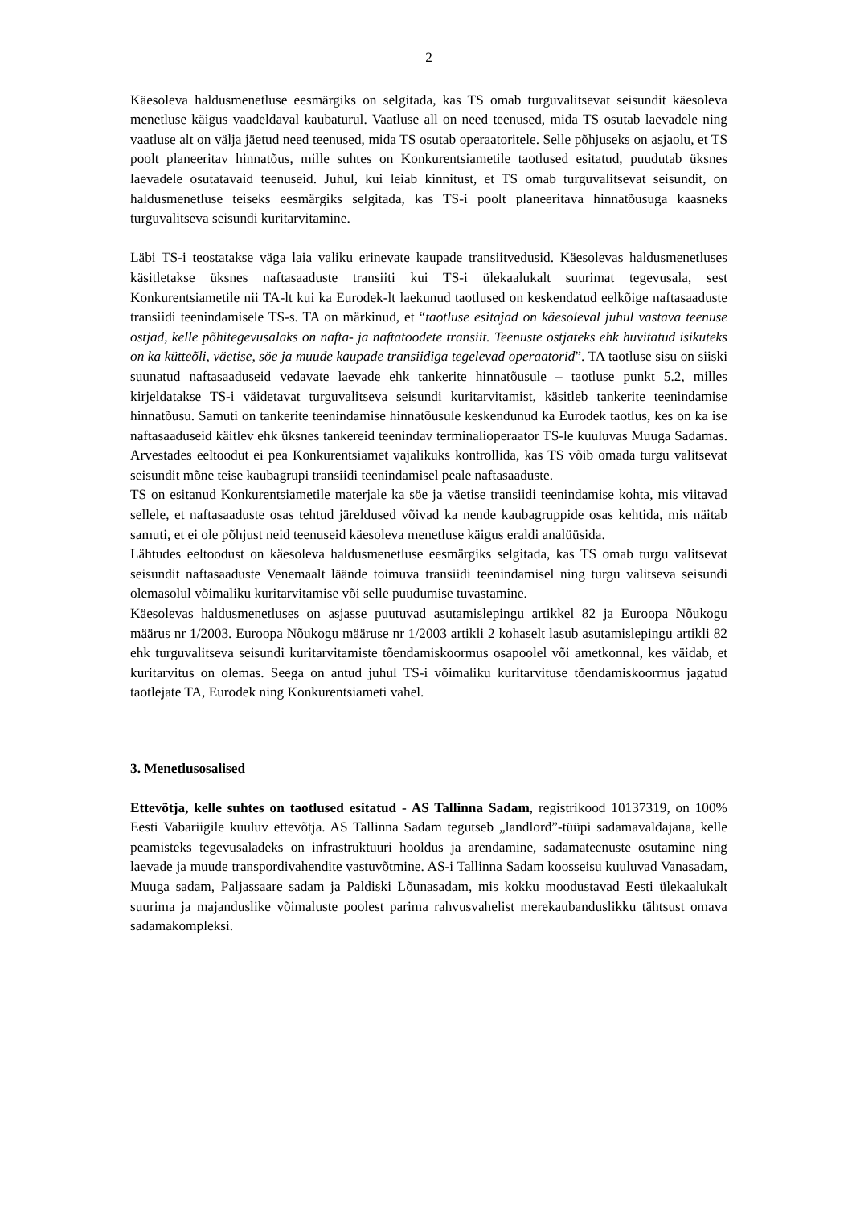2
Käesoleva haldusmenetluse eesmärgiks on selgitada, kas TS omab turguvalitsevat seisundit käesoleva menetluse käigus vaadeldaval kaubaturul. Vaatluse all on need teenused, mida TS osutab laevadele ning vaatluse alt on välja jäetud need teenused, mida TS osutab operaatoritele. Selle põhjuseks on asjaolu, et TS poolt planeeritav hinnatõus, mille suhtes on Konkurentsiametile taotlused esitatud, puudutab üksnes laevadele osutatavaid teenuseid. Juhul, kui leiab kinnitust, et TS omab turguvalitsevat seisundit, on haldusmenetluse teiseks eesmärgiks selgitada, kas TS-i poolt planeeritava hinnatõusuga kaasneks turguvalitseva seisundi kuritarvitamine.
Läbi TS-i teostatakse väga laia valiku erinevate kaupade transiitvedusid. Käesolevas haldusmenetluses käsitletakse üksnes naftasaaduste transiiti kui TS-i ülekaalukalt suurimat tegevusala, sest Konkurentsiametile nii TA-lt kui ka Eurodek-lt laekunud taotlused on keskendatud eelkõige naftasaaduste transiidi teenindamisele TS-s. TA on märkinud, et “taotluse esitajad on käesoleval juhul vastava teenuse ostjad, kelle põhitegevusalaks on nafta- ja naftatoodete transiit. Teenuste ostjateks ehk huvitatud isikuteks on ka kütteõli, väetise, söe ja muude kaupade transiidiga tegelevad operaatorid”. TA taotluse sisu on siiski suunatud naftasaaduseid vedavate laevade ehk tankerite hinnatõusule – taotluse punkt 5.2, milles kirjeldatakse TS-i väidetavat turguvalitseva seisundi kuritarvitamist, käsitleb tankerite teenindamise hinnatõusu. Samuti on tankerite teenindamise hinnatõusule keskendunud ka Eurodek taotlus, kes on ka ise naftasaaduseid käitlev ehk üksnes tankereid teenindav terminalioperaator TS-le kuuluvas Muuga Sadamas. Arvestades eeltoodut ei pea Konkurentsiamet vajalikuks kontrollida, kas TS võib omada turgu valitsevat seisundit mõne teise kaubagrupi transiidi teenindamisel peale naftasaaduste.
TS on esitanud Konkurentsiametile materjale ka söe ja väetise transiidi teenindamise kohta, mis viitavad sellele, et naftasaaduste osas tehtud järeldused võivad ka nende kaubagruppide osas kehtida, mis näitab samuti, et ei ole põhjust neid teenuseid käesoleva menetluse käigus eraldi analüüsida.
Lähtudes eeltoodust on käesoleva haldusmenetluse eesmärgiks selgitada, kas TS omab turgu valitsevat seisundit naftasaaduste Venemaalt läände toimuva transiidi teenindamisel ning turgu valitseva seisundi olemasolul võimaliku kuritarvitamise või selle puudumise tuvastamine.
Käesolevas haldusmenetluses on asjasse puutuvad asutamislepingu artikkel 82 ja Euroopa Nõukogu määrus nr 1/2003. Euroopa Nõukogu määruse nr 1/2003 artikli 2 kohaselt lasub asutamislepingu artikli 82 ehk turguvalitseva seisundi kuritarvitamiste tõendamiskoormus osapoolel või ametkonnal, kes väidab, et kuritarvitus on olemas. Seega on antud juhul TS-i võimaliku kuritarvituse tõendamiskoormus jagatud taotlejate TA, Eurodek ning Konkurentsiameti vahel.
3. Menetlusosalised
Ettevõtja, kelle suhtes on taotlused esitatud - AS Tallinna Sadam, registrikood 10137319, on 100% Eesti Vabariigile kuuluv ettevõtja. AS Tallinna Sadam tegutseb „landlord”-tüüpi sadamavaldajana, kelle peamisteks tegevusaladeks on infrastruktuuri hooldus ja arendamine, sadamateenuste osutamine ning laevade ja muude transpordivahendite vastuvõtmine. AS-i Tallinna Sadam koosseisu kuuluvad Vanasadam, Muuga sadam, Paljassaare sadam ja Paldiski Lõunasadam, mis kokku moodustavad Eesti ülekaalukalt suurima ja majanduslike võimaluste poolest parima rahvusvahelist merekaubanduslikku tähtsust omava sadamakompleksi.